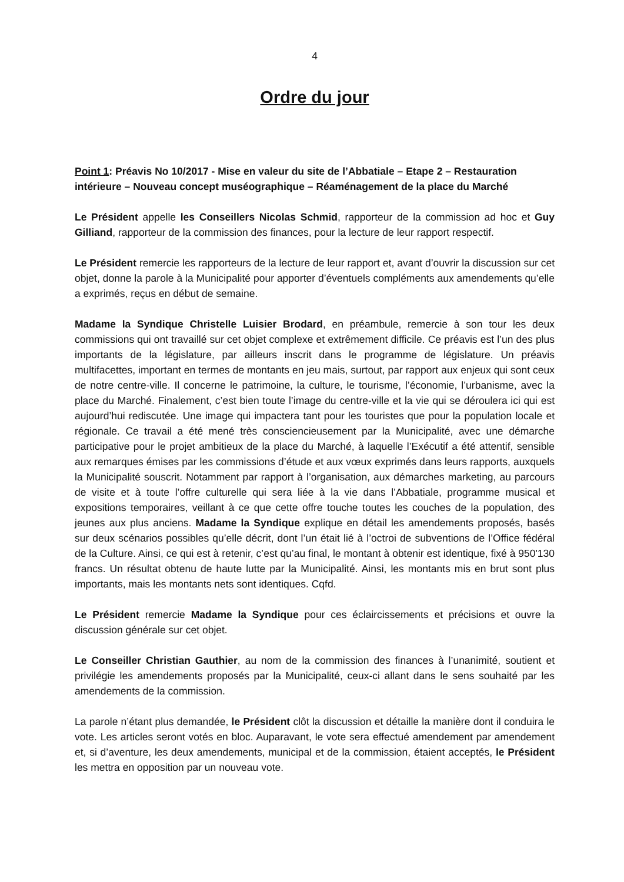4
Ordre du jour
Point 1: Préavis No 10/2017 - Mise en valeur du site de l’Abbatiale – Etape 2 – Restauration intérieure – Nouveau concept muséographique – Réaménagement de la place du Marché
Le Président appelle les Conseillers Nicolas Schmid, rapporteur de la commission ad hoc et Guy Gilliand, rapporteur de la commission des finances, pour la lecture de leur rapport respectif.
Le Président remercie les rapporteurs de la lecture de leur rapport et, avant d’ouvrir la discussion sur cet objet, donne la parole à la Municipalité pour apporter d’éventuels compléments aux amendements qu’elle a exprimés, reçus en début de semaine.
Madame la Syndique Christelle Luisier Brodard, en préambule, remercie à son tour les deux commissions qui ont travaillé sur cet objet complexe et extrêmement difficile. Ce préavis est l’un des plus importants de la législature, par ailleurs inscrit dans le programme de législature. Un préavis multifacettes, important en termes de montants en jeu mais, surtout, par rapport aux enjeux qui sont ceux de notre centre-ville. Il concerne le patrimoine, la culture, le tourisme, l’économie, l’urbanisme, avec la place du Marché. Finalement, c’est bien toute l’image du centre-ville et la vie qui se déroulera ici qui est aujourd’hui rediscutée. Une image qui impactera tant pour les touristes que pour la population locale et régionale. Ce travail a été mené très consciencieusement par la Municipalité, avec une démarche participative pour le projet ambitieux de la place du Marché, à laquelle l’Exécutif a été attentif, sensible aux remarques émises par les commissions d’étude et aux vœux exprimés dans leurs rapports, auxquels la Municipalité souscrit. Notamment par rapport à l’organisation, aux démarches marketing, au parcours de visite et à toute l’offre culturelle qui sera liée à la vie dans l’Abbatiale, programme musical et expositions temporaires, veillant à ce que cette offre touche toutes les couches de la population, des jeunes aux plus anciens. Madame la Syndique explique en détail les amendements proposés, basés sur deux scénarios possibles qu’elle décrit, dont l’un était lié à l’octroi de subventions de l’Office fédéral de la Culture. Ainsi, ce qui est à retenir, c’est qu’au final, le montant à obtenir est identique, fixé à 950'130 francs. Un résultat obtenu de haute lutte par la Municipalité. Ainsi, les montants mis en brut sont plus importants, mais les montants nets sont identiques. Cqfd.
Le Président remercie Madame la Syndique pour ces éclaircissements et précisions et ouvre la discussion générale sur cet objet.
Le Conseiller Christian Gauthier, au nom de la commission des finances à l’unanimité, soutient et privilégie les amendements proposés par la Municipalité, ceux-ci allant dans le sens souhaité par les amendements de la commission.
La parole n’étant plus demandée, le Président clôt la discussion et détaille la manière dont il conduira le vote. Les articles seront votés en bloc. Auparavant, le vote sera effectué amendement par amendement et, si d’aventure, les deux amendements, municipal et de la commission, étaient acceptés, le Président les mettra en opposition par un nouveau vote.